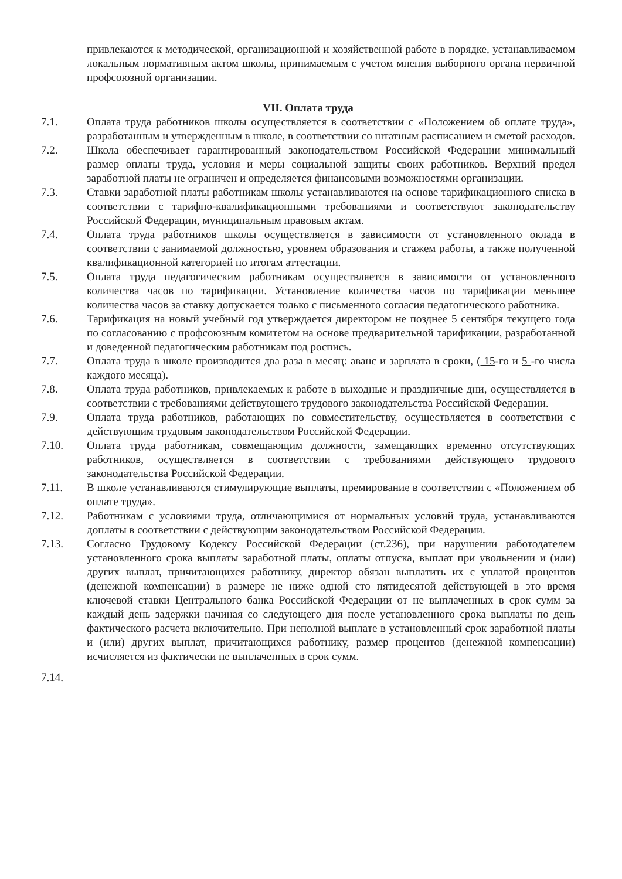привлекаются к методической, организационной и хозяйственной работе в порядке, устанавливаемом локальным нормативным актом школы, принимаемым с учетом мнения выборного органа первичной профсоюзной организации.
VII. Оплата труда
7.1. Оплата труда работников школы осуществляется в соответствии с «Положением об оплате труда», разработанным и утвержденным в школе, в соответствии со штатным расписанием и сметой расходов.
7.2. Школа обеспечивает гарантированный законодательством Российской Федерации минимальный размер оплаты труда, условия и меры социальной защиты своих работников. Верхний предел заработной платы не ограничен и определяется финансовыми возможностями организации.
7.3. Ставки заработной платы работникам школы устанавливаются на основе тарификационного списка в соответствии с тарифно-квалификационными требованиями и соответствуют законодательству Российской Федерации, муниципальным правовым актам.
7.4. Оплата труда работников школы осуществляется в зависимости от установленного оклада в соответствии с занимаемой должностью, уровнем образования и стажем работы, а также полученной квалификационной категорией по итогам аттестации.
7.5. Оплата труда педагогическим работникам осуществляется в зависимости от установленного количества часов по тарификации. Установление количества часов по тарификации меньшее количества часов за ставку допускается только с письменного согласия педагогического работника.
7.6. Тарификация на новый учебный год утверждается директором не позднее 5 сентября текущего года по согласованию с профсоюзным комитетом на основе предварительной тарификации, разработанной и доведенной педагогическим работникам под роспись.
7.7. Оплата труда в школе производится два раза в месяц: аванс и зарплата в сроки, ( 15-го и 5 -го числа каждого месяца).
7.8. Оплата труда работников, привлекаемых к работе в выходные и праздничные дни, осуществляется в соответствии с требованиями действующего трудового законодательства Российской Федерации.
7.9. Оплата труда работников, работающих по совместительству, осуществляется в соответствии с действующим трудовым законодательством Российской Федерации.
7.10. Оплата труда работникам, совмещающим должности, замещающих временно отсутствующих работников, осуществляется в соответствии с требованиями действующего трудового законодательства Российской Федерации.
7.11. В школе устанавливаются стимулирующие выплаты, премирование в соответствии с «Положением об оплате труда».
7.12. Работникам с условиями труда, отличающимися от нормальных условий труда, устанавливаются доплаты в соответствии с действующим законодательством Российской Федерации.
7.13. Согласно Трудовому Кодексу Российской Федерации (ст.236), при нарушении работодателем установленного срока выплаты заработной платы, оплаты отпуска, выплат при увольнении и (или) других выплат, причитающихся работнику, директор обязан выплатить их с уплатой процентов (денежной компенсации) в размере не ниже одной сто пятидесятой действующей в это время ключевой ставки Центрального банка Российской Федерации от не выплаченных в срок сумм за каждый день задержки начиная со следующего дня после установленного срока выплаты по день фактического расчета включительно. При неполной выплате в установленный срок заработной платы и (или) других выплат, причитающихся работнику, размер процентов (денежной компенсации) исчисляется из фактически не выплаченных в срок сумм.
7.14.